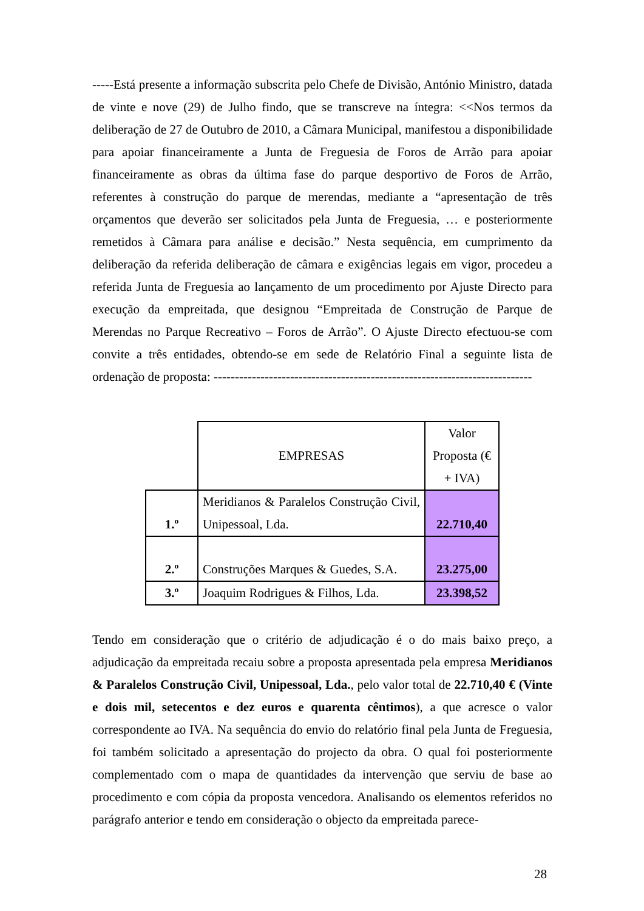-----Está presente a informação subscrita pelo Chefe de Divisão, António Ministro, datada de vinte e nove (29) de Julho findo, que se transcreve na íntegra: <<Nos termos da deliberação de 27 de Outubro de 2010, a Câmara Municipal, manifestou a disponibilidade para apoiar financeiramente a Junta de Freguesia de Foros de Arrão para apoiar financeiramente as obras da última fase do parque desportivo de Foros de Arrão, referentes à construção do parque de merendas, mediante a “apresentação de três orçamentos que deverão ser solicitados pela Junta de Freguesia, … e posteriormente remetidos à Câmara para análise e decisão.” Nesta sequência, em cumprimento da deliberação da referida deliberação de câmara e exigências legais em vigor, procedeu a referida Junta de Freguesia ao lançamento de um procedimento por Ajuste Directo para execução da empreitada, que designou “Empreitada de Construção de Parque de Merendas no Parque Recreativo – Foros de Arrão”. O Ajuste Directo efectuou-se com convite a três entidades, obtendo-se em sede de Relatório Final a seguinte lista de ordenação de proposta: ---------------------------------------------------------------------------
| | EMPRESAS | Valor Proposta (€ + IVA) |
| 1.º | Meridianos & Paralelos Construção Civil, Unipessoal, Lda. | 22.710,40 |
| 2.º | Construções Marques & Guedes, S.A. | 23.275,00 |
| 3.º | Joaquim Rodrigues & Filhos, Lda. | 23.398,52 |
Tendo em consideração que o critério de adjudicação é o do mais baixo preço, a adjudicação da empreitada recaiu sobre a proposta apresentada pela empresa Meridianos & Paralelos Construção Civil, Unipessoal, Lda., pelo valor total de 22.710,40 € (Vinte e dois mil, setecentos e dez euros e quarenta cêntimos), a que acresce o valor correspondente ao IVA. Na sequência do envio do relatório final pela Junta de Freguesia, foi também solicitado a apresentação do projecto da obra. O qual foi posteriormente complementado com o mapa de quantidades da intervenção que serviu de base ao procedimento e com cópia da proposta vencedora. Analisando os elementos referidos no parágrafo anterior e tendo em consideração o objecto da empreitada parece-
28